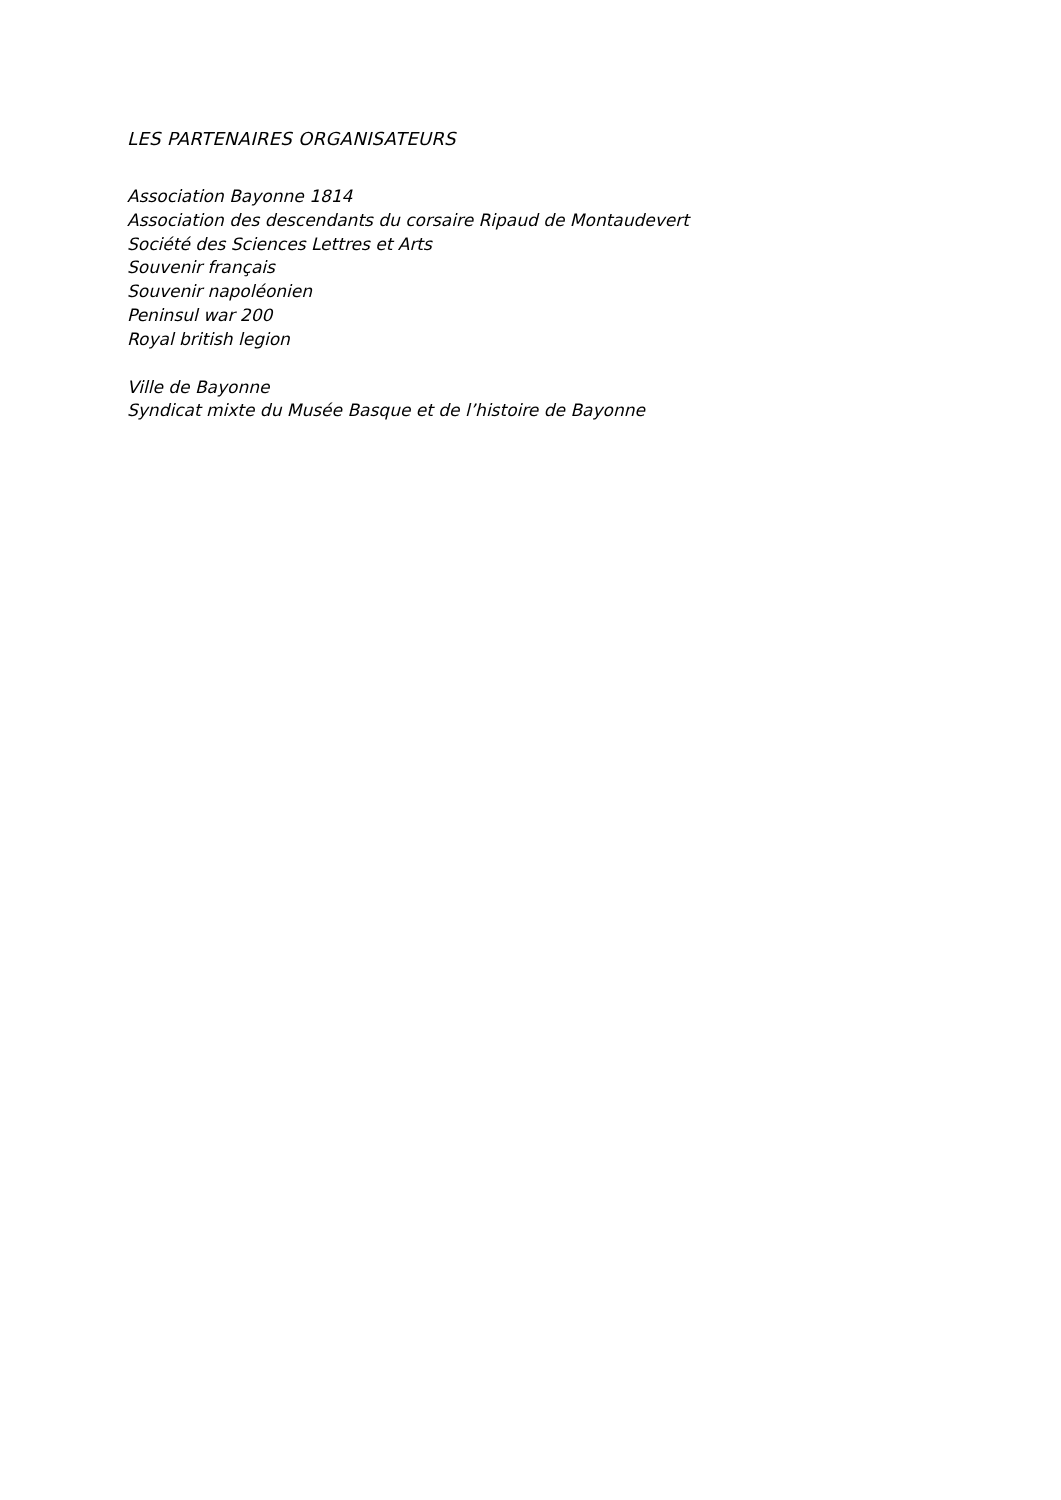LES PARTENAIRES ORGANISATEURS
Association Bayonne 1814
Association des descendants du corsaire Ripaud de Montaudevert
Société des Sciences Lettres et Arts
Souvenir français
Souvenir napoléonien
Peninsul war 200
Royal british legion
Ville de Bayonne
Syndicat mixte du Musée Basque et de l’histoire de Bayonne